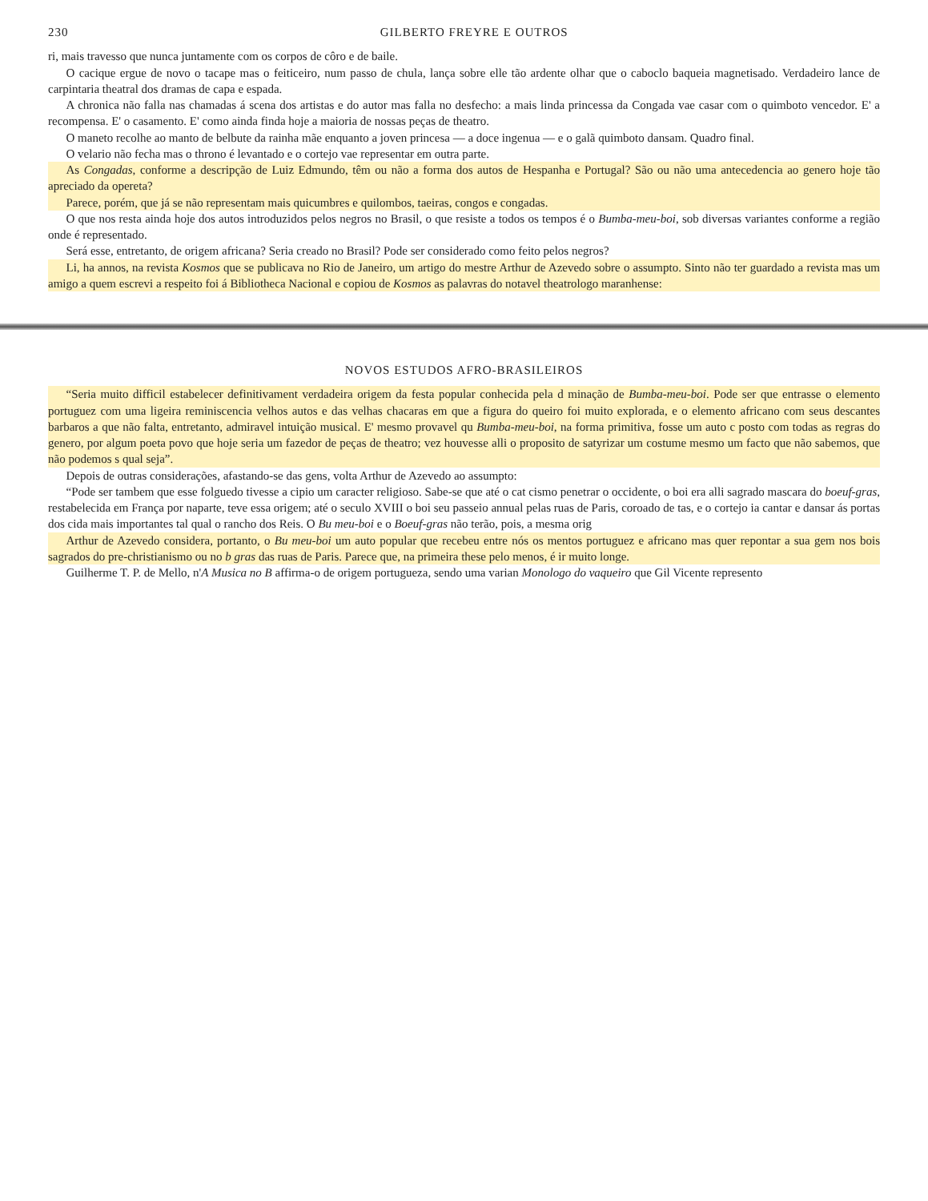230 GILBERTO FREYRE E OUTROS
ri, mais travesso que nunca juntamente com os corpos de côro e de baile.
O cacique ergue de novo o tacape mas o feiticeiro, num passo de chula, lança sobre elle tão ardente olhar que o caboclo baqueia magnetisado. Verdadeiro lance de carpintaria theatral dos dramas de capa e espada.
A chronica não falla nas chamadas á scena dos artistas e do autor mas falla no desfecho: a mais linda princessa da Congada vae casar com o quimboto vencedor. E' a recompensa. E' o casamento. E' como ainda finda hoje a maioria de nossas peças de theatro.
O maneto recolhe ao manto de belbute da rainha mãe enquanto a joven princesa — a doce ingenua — e o galã quimboto dansam. Quadro final.
O velario não fecha mas o throno é levantado e o cortejo vae representar em outra parte.
As Congadas, conforme a descripção de Luiz Edmundo, têm ou não a forma dos autos de Hespanha e Portugal? São ou não uma antecedencia ao genero hoje tão apreciado da opereta?
Parece, porém, que já se não representam mais quicumbres e quilombos, taeiras, congos e congadas.
O que nos resta ainda hoje dos autos introduzidos pelos negros no Brasil, o que resiste a todos os tempos é o Bumba-meu-boi, sob diversas variantes conforme a região onde é representado.
Será esse, entretanto, de origem africana? Seria creado no Brasil? Pode ser considerado como feito pelos negros?
Li, ha annos, na revista Kosmos que se publicava no Rio de Janeiro, um artigo do mestre Arthur de Azevedo sobre o assumpto. Sinto não ter guardado a revista mas um amigo a quem escrevi a respeito foi á Bibliotheca Nacional e copiou de Kosmos as palavras do notavel theatrologo maranhense:
NOVOS ESTUDOS AFRO-BRASILEIROS
“Seria muito difficil estabelecer definitivament verdadeira origem da festa popular conhecida pela d minação de Bumba-meu-boi. Pode ser que entrasse o elemento portuguez com uma ligeira reminiscencia velhos autos e das velhas chacaras em que a figura do queiro foi muito explorada, e o elemento africano com seus descantes barbaros a que não falta, entretanto, admiravel intuição musical. E' mesmo provavel qu Bumba-meu-boi, na forma primitiva, fosse um auto c posto com todas as regras do genero, por algum poeta povo que hoje seria um fazedor de peças de theatro; vez houvesse alli o proposito de satyrizar um costume mesmo um facto que não sabemos, que não podemos s qual seja”.
Depois de outras considerações, afastando-se das gens, volta Arthur de Azevedo ao assumpto:
“Pode ser tambem que esse folguedo tivesse a cipio um caracter religioso. Sabe-se que até o cat cismo penetrar o occidente, o boi era alli sagrado mascara do boeuf-gras, restabelecida em França por naparte, teve essa origem; até o seculo XVIII o boi seu passeio annual pelas ruas de Paris, coroado de tas, e o cortejo ia cantar e dansar ás portas dos cida mais importantes tal qual o rancho dos Reis. O Bu meu-boi e o Boeuf-gras não terão, pois, a mesma orig
Arthur de Azevedo considera, portanto, o Bu meu-boi um auto popular que recebeu entre nós os mentos portuguez e africano mas quer repontar a sua gem nos bois sagrados do pre-christianismo ou no b gras das ruas de Paris. Parece que, na primeira these pelo menos, é ir muito longe.
Guilherme T. P. de Mello, n'A Musica no B affirma-o de origem portugueza, sendo uma varian Monologo do vaqueiro que Gil Vicente represento